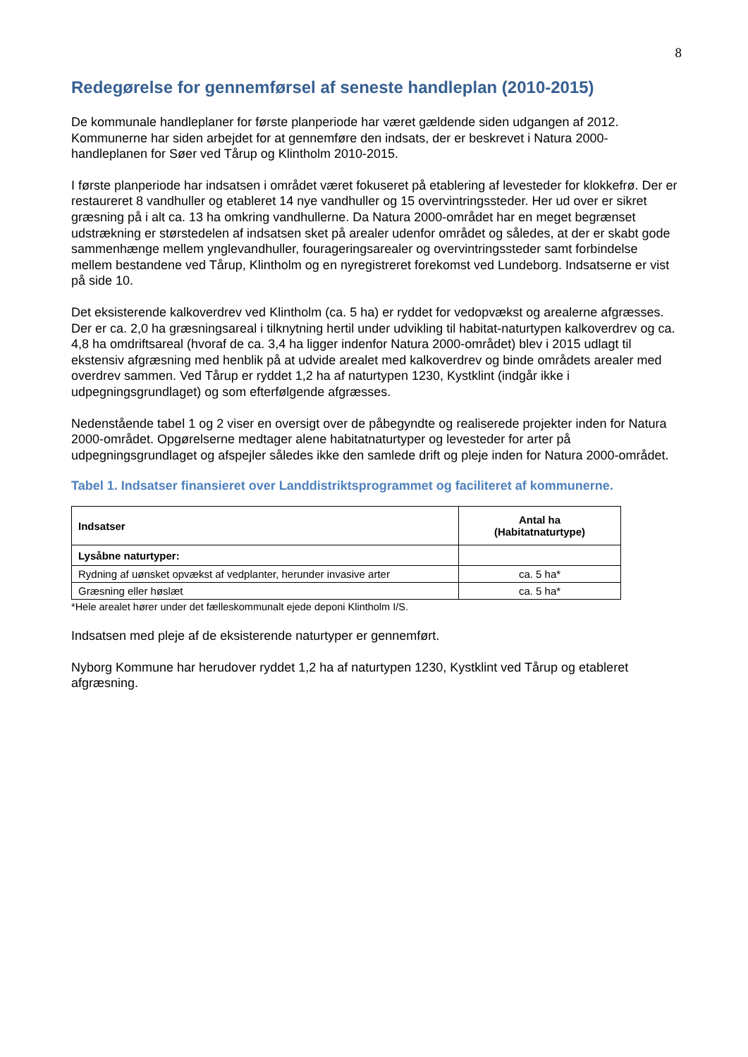8
Redegørelse for gennemførsel af seneste handleplan (2010-2015)
De kommunale handleplaner for første planperiode har været gældende siden udgangen af 2012. Kommunerne har siden arbejdet for at gennemføre den indsats, der er beskrevet i Natura 2000-handleplanen for Søer ved Tårup og Klintholm 2010-2015.
I første planperiode har indsatsen i området været fokuseret på etablering af levesteder for klokkefrø. Der er restaureret 8 vandhuller og etableret 14 nye vandhuller og 15 overvintringssteder. Her ud over er sikret græsning på i alt ca. 13 ha omkring vandhullerne. Da Natura 2000-området har en meget begrænset udstrækning er størstedelen af indsatsen sket på arealer udenfor området og således, at der er skabt gode sammenhænge mellem ynglevandhuller, fourageringsarealer og overvintringssteder samt forbindelse mellem bestandene ved Tårup, Klintholm og en nyregistreret forekomst ved Lundeborg. Indsatserne er vist på side 10.
Det eksisterende kalkoverdrev ved Klintholm (ca. 5 ha) er ryddet for vedopvækst og arealerne afgræsses. Der er ca. 2,0 ha græsningsareal i tilknytning hertil under udvikling til habitat-naturtypen kalkoverdrev og ca. 4,8 ha omdriftsareal (hvoraf de ca. 3,4 ha ligger indenfor Natura 2000-området) blev i 2015 udlagt til ekstensiv afgræsning med henblik på at udvide arealet med kalkoverdrev og binde områdets arealer med overdrev sammen. Ved Tårup er ryddet 1,2 ha af naturtypen 1230, Kystklint (indgår ikke i udpegningsgrundlaget) og som efterfølgende afgræsses.
Nedenstående tabel 1 og 2 viser en oversigt over de påbegyndte og realiserede projekter inden for Natura 2000-området. Opgørelserne medtager alene habitatnaturtyper og levesteder for arter på udpegningsgrundlaget og afspejler således ikke den samlede drift og pleje inden for Natura 2000-området.
Tabel 1. Indsatser finansieret over Landdistriktsprogrammet og faciliteret af kommunerne.
| Indsatser | Antal ha (Habitatnaturtype) |
| --- | --- |
| Lysåbne naturtyper: | |
| Rydning af uønsket opvækst af vedplanter, herunder invasive arter | ca. 5 ha* |
| Græsning eller høslæt | ca. 5 ha* |
*Hele arealet hører under det fælleskommunalt ejede deponi Klintholm I/S.
Indsatsen med pleje af de eksisterende naturtyper er gennemført.
Nyborg Kommune har herudover ryddet 1,2 ha af naturtypen 1230, Kystklint ved Tårup og etableret afgræsning.